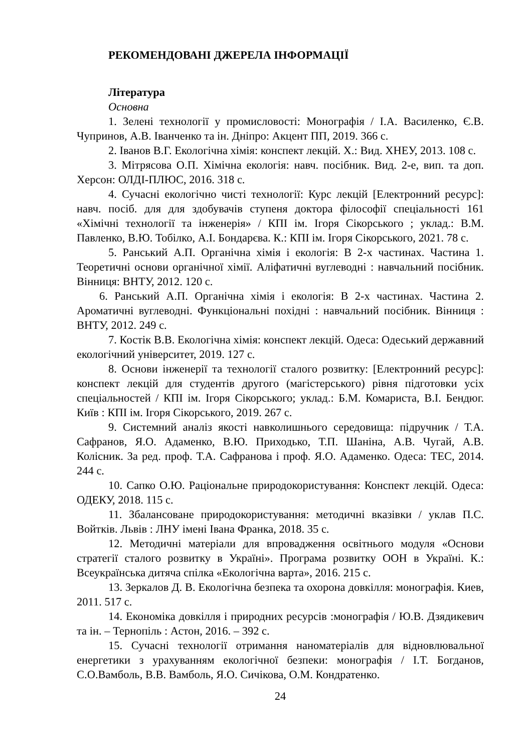РЕКОМЕНДОВАНІ ДЖЕРЕЛА ІНФОРМАЦІЇ
Література
Основна
1. Зелені технології у промисловості: Монографія / І.А. Василенко, Є.В. Чупринов, А.В. Іванченко та ін. Дніпро: Акцент ПП, 2019. 366 с.
2. Іванов В.Г. Екологічна хімія: конспект лекцій. Х.: Вид. ХНЕУ, 2013. 108 с.
3. Мітрясова О.П. Хімічна екологія: навч. посібник. Вид. 2-е, вип. та доп. Херсон: ОЛДІ-ПЛЮС, 2016. 318 с.
4. Сучасні екологічно чисті технології: Курс лекцій [Електронний ресурс]: навч. посіб. для для здобувачів ступеня доктора філософії спеціальності 161 «Хімічні технології та інженерія» / КПІ ім. Ігоря Сікорського ; уклад.: В.М. Павленко, В.Ю. Тобілко, А.І. Бондарєва. К.: КПІ ім. Ігоря Сікорського, 2021. 78 с.
5. Ранський А.П. Органічна хімія і екологія: В 2-х частинах. Частина 1. Теоретичні основи органічної хімії. Аліфатичні вуглеводні : навчальний посібник. Вінниця: ВНТУ, 2012. 120 с.
6. Ранський А.П. Органічна хімія і екологія: В 2-х частинах. Частина 2. Ароматичні вуглеводні. Функціональні похідні : навчальний посібник. Вінниця : ВНТУ, 2012. 249 с.
7. Костік В.В. Екологічна хімія: конспект лекцій. Одеса: Одеський державний екологічний університет, 2019. 127 с.
8. Основи інженерії та технології сталого розвитку: [Електронний ресурс]: конспект лекцій для студентів другого (магістерського) рівня підготовки усіх спеціальностей / КПІ ім. Ігоря Сікорського; уклад.: Б.М. Комариста, В.І. Бендюг. Київ : КПІ ім. Ігоря Сікорського, 2019. 267 с.
9. Системний аналіз якості навколишнього середовища: підручник / Т.А. Сафранов, Я.О. Адаменко, В.Ю. Приходько, Т.П. Шаніна, А.В. Чугай, А.В. Колісник. За ред. проф. Т.А. Сафранова і проф. Я.О. Адаменко. Одеса: ТЕС, 2014. 244 с.
10. Сапко О.Ю. Раціональне природокористування: Конспект лекцій. Одеса: ОДЕКУ, 2018. 115 с.
11. Збалансоване природокористування: методичні вказівки / уклав П.С. Войтків. Львів : ЛНУ імені Івана Франка, 2018. 35 с.
12. Методичні матеріали для впровадження освітнього модуля «Основи стратегії сталого розвитку в Україні». Програма розвитку ООН в Україні. К.: Всеукраїнська дитяча спілка «Екологічна варта», 2016. 215 с.
13. Зеркалов Д. В. Екологічна безпека та охорона довкілля: монографія. Киев, 2011. 517 с.
14. Економіка довкілля і природних ресурсів :монографія / Ю.В. Дзядикевич та ін. – Тернопіль : Астон, 2016. – 392 с.
15. Сучасні технології отримання наноматеріалів для відновлювальної енергетики з урахуванням екологічної безпеки: монографія / І.Т. Богданов, С.О.Вамболь, В.В. Вамболь, Я.О. Сичікова, О.М. Кондратенко.
24